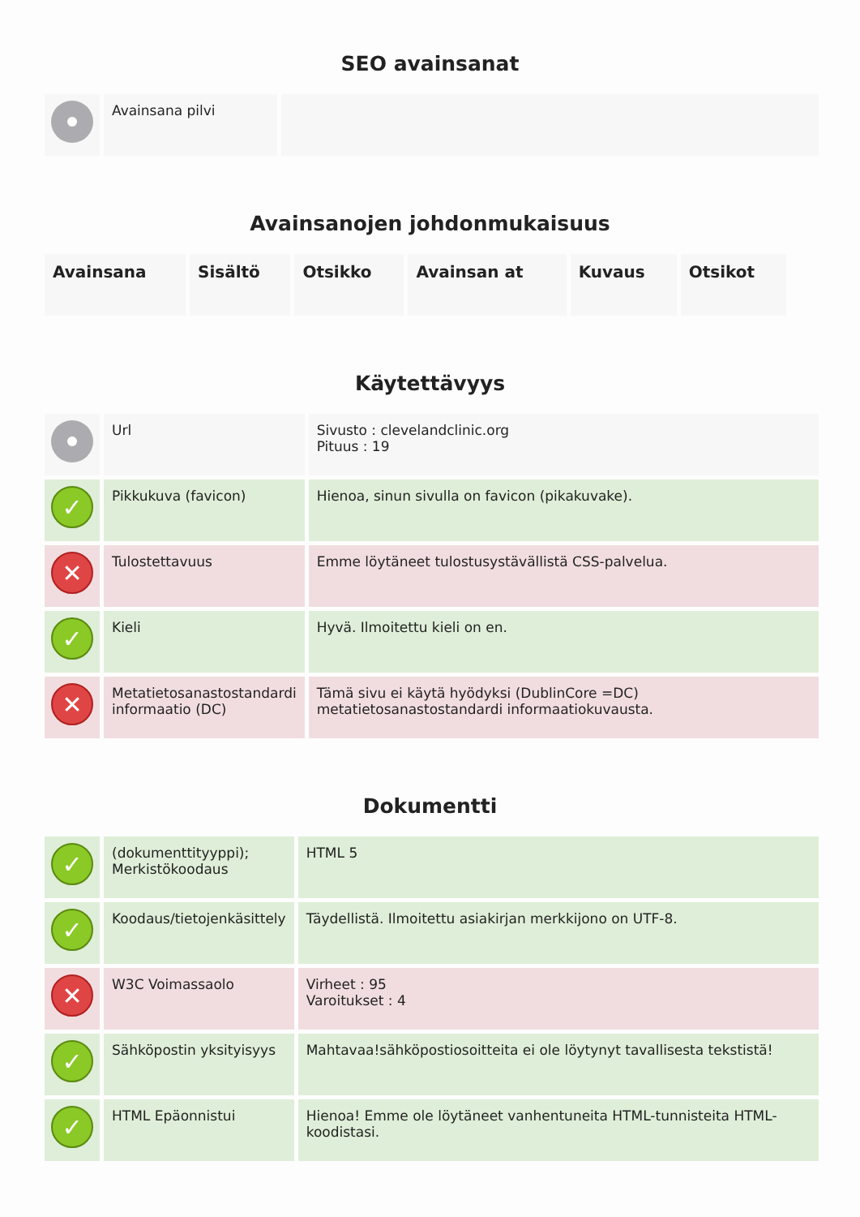SEO avainsanat
| | Avainsana pilvi | |
Avainsanojen johdonmukaisuus
| Avainsana | Sisältö | Otsikko | Avainsan at | Kuvaus | Otsikot |
| --- | --- | --- | --- | --- | --- |
Käytettävyys
| | Url | Sivusto : clevelandclinic.org Pituus : 19 |
| ✓ | Pikkukuva (favicon) | Hienoa, sinun sivulla on favicon (pikakuvake). |
| ✕ | Tulostettavuus | Emme löytäneet tulostusystävällistä CSS-palvelua. |
| ✓ | Kieli | Hyvä. Ilmoitettu kieli on en. |
| ✕ | Metatietosanastostandardi informaatio (DC) | Tämä sivu ei käytä hyödyksi (DublinCore =DC) metatietosanastostandardi informaatiokuvausta. |
Dokumentti
| ✓ | (dokumenttityyppi); Merkistökoodaus | HTML 5 |
| ✓ | Koodaus/tietojenkäsittely | Täydellistä. Ilmoitettu asiakirjan merkkijono on UTF-8. |
| ✕ | W3C Voimassaolo | Virheet : 95 Varoitukset : 4 |
| ✓ | Sähköpostin yksityisyys | Mahtavaa!sähköpostiosoitteita ei ole löytynyt tavallisesta tekstistä! |
| ✓ | HTML Epäonnistui | Hienoa! Emme ole löytäneet vanhentuneita HTML-tunnisteita HTML-koodistasi. |